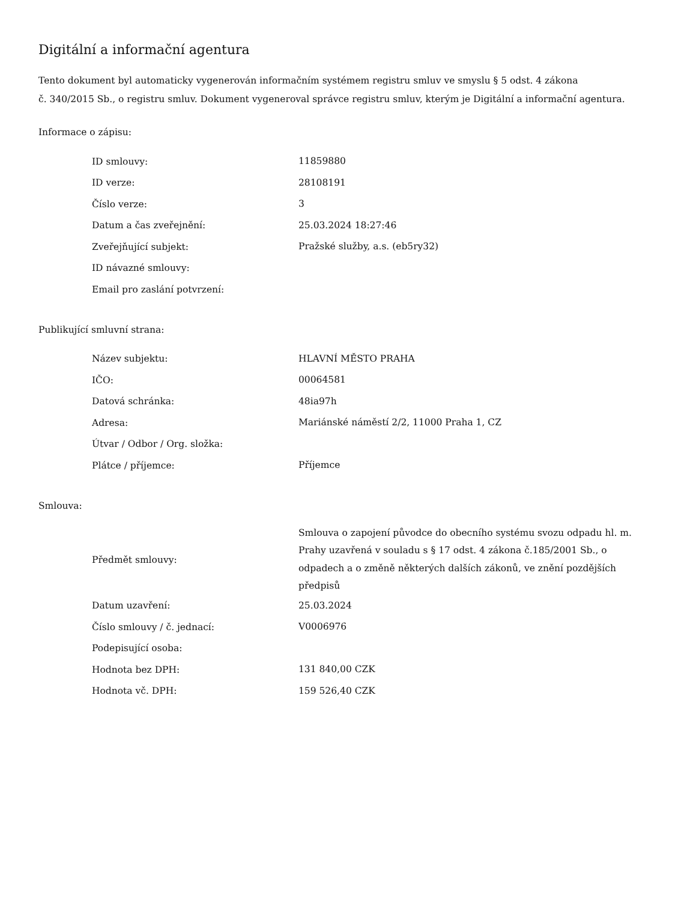Digitální a informační agentura
Tento dokument byl automaticky vygenerován informačním systémem registru smluv ve smyslu § 5 odst. 4 zákona
č. 340/2015 Sb., o registru smluv. Dokument vygeneroval správce registru smluv, kterým je Digitální a informační agentura.
Informace o zápisu:
| ID smlouvy: | 11859880 |
| ID verze: | 28108191 |
| Číslo verze: | 3 |
| Datum a čas zveřejnění: | 25.03.2024 18:27:46 |
| Zveřejňující subjekt: | Pražské služby, a.s. (eb5ry32) |
| ID návazné smlouvy: | |
| Email pro zaslání potvrzení: | |
Publikující smluvní strana:
| Název subjektu: | HLAVNÍ MĚSTO PRAHA |
| IČO: | 00064581 |
| Datová schránka: | 48ia97h |
| Adresa: | Mariánské náměstí 2/2, 11000 Praha 1, CZ |
| Útvar / Odbor / Org. složka: | |
| Plátce / příjemce: | Příjemce |
Smlouva:
| Předmět smlouvy: | Smlouva o zapojení původce do obecního systému svozu odpadu hl. m. Prahy uzavřená v souladu s § 17 odst. 4 zákona č.185/2001 Sb., o odpadech a o změně některých dalších zákonů, ve znění pozdějších předpisů |
| Datum uzavření: | 25.03.2024 |
| Číslo smlouvy / č. jednací: | V0006976 |
| Podepisující osoba: | |
| Hodnota bez DPH: | 131 840,00 CZK |
| Hodnota vč. DPH: | 159 526,40 CZK |